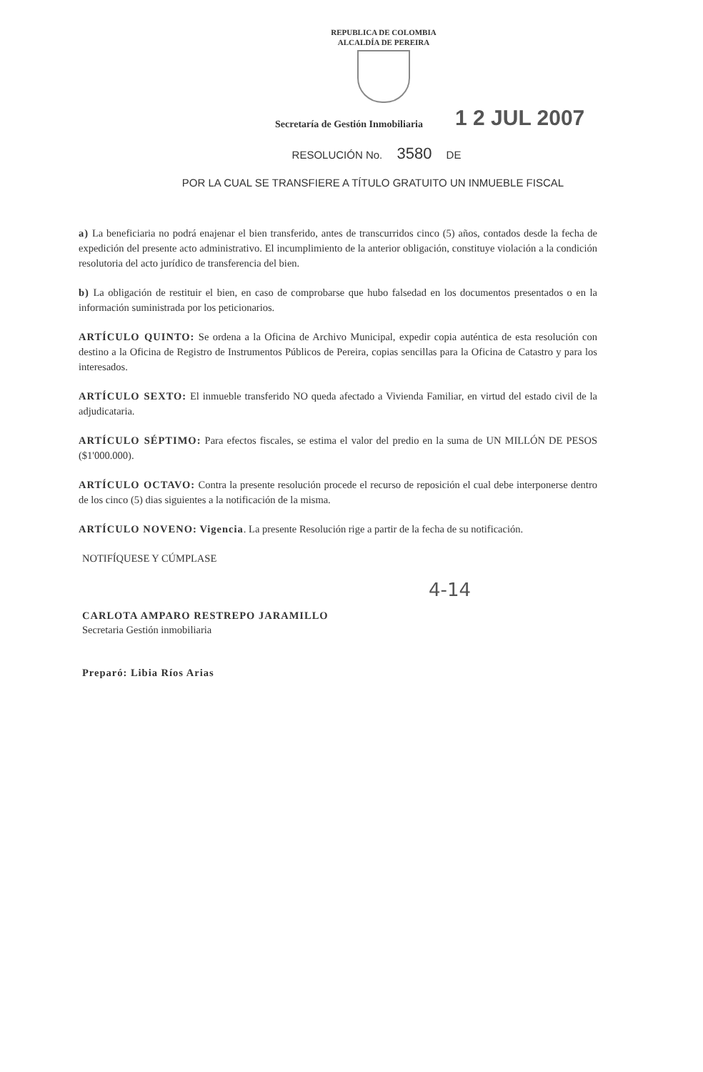REPUBLICA DE COLOMBIA
ALCALDÍA DE PEREIRA
Secretaría de Gestión Inmobiliaria 1 2 JUL 2007
RESOLUCIÓN No. 3580 DE
POR LA CUAL SE TRANSFIERE A TÍTULO GRATUITO UN INMUEBLE FISCAL
a) La beneficiaria no podrá enajenar el bien transferido, antes de transcurridos cinco (5) años, contados desde la fecha de expedición del presente acto administrativo. El incumplimiento de la anterior obligación, constituye violación a la condición resolutoria del acto jurídico de transferencia del bien.
b) La obligación de restituir el bien, en caso de comprobarse que hubo falsedad en los documentos presentados o en la información suministrada por los peticionarios.
ARTÍCULO QUINTO: Se ordena a la Oficina de Archivo Municipal, expedir copia auténtica de esta resolución con destino a la Oficina de Registro de Instrumentos Públicos de Pereira, copias sencillas para la Oficina de Catastro y para los interesados.
ARTÍCULO SEXTO: El inmueble transferido NO queda afectado a Vivienda Familiar, en virtud del estado civil de la adjudicataria.
ARTÍCULO SÉPTIMO: Para efectos fiscales, se estima el valor del predio en la suma de UN MILLÓN DE PESOS ($1'000.000).
ARTÍCULO OCTAVO: Contra la presente resolución procede el recurso de reposición el cual debe interponerse dentro de los cinco (5) dias siguientes a la notificación de la misma.
ARTÍCULO NOVENO: Vigencia. La presente Resolución rige a partir de la fecha de su notificación.
NOTIFÍQUESE Y CÚMPLASE
CARLOTA AMPARO RESTREPO JARAMILLO
Secretaria Gestión inmobiliaria
Preparó: Libia Ríos Arias
4-14